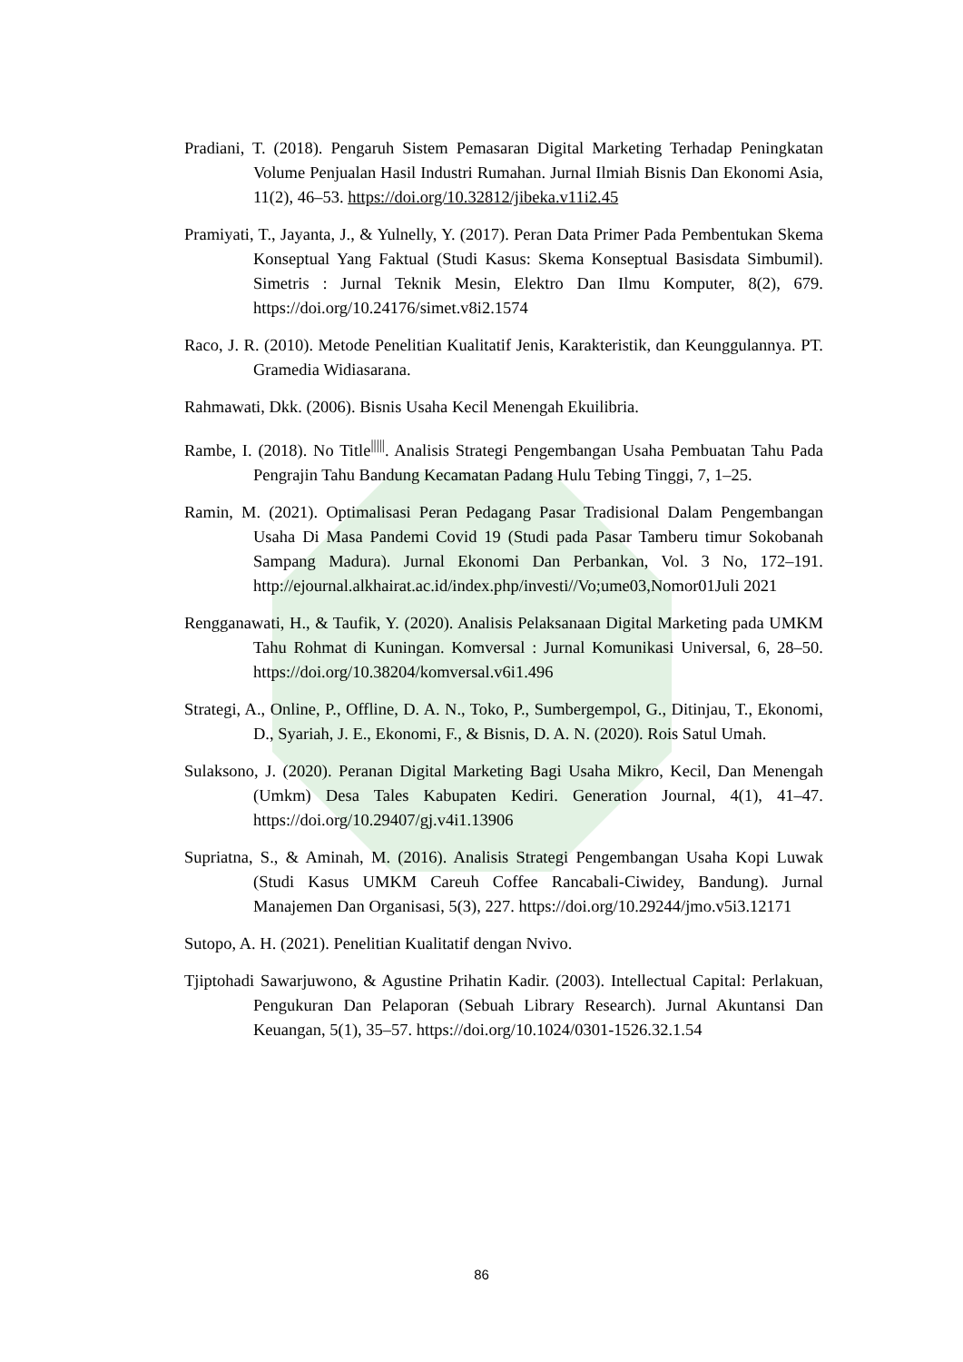Pradiani, T. (2018). Pengaruh Sistem Pemasaran Digital Marketing Terhadap Peningkatan Volume Penjualan Hasil Industri Rumahan. Jurnal Ilmiah Bisnis Dan Ekonomi Asia, 11(2), 46–53. https://doi.org/10.32812/jibeka.v11i2.45
Pramiyati, T., Jayanta, J., & Yulnelly, Y. (2017). Peran Data Primer Pada Pembentukan Skema Konseptual Yang Faktual (Studi Kasus: Skema Konseptual Basisdata Simbumil). Simetris : Jurnal Teknik Mesin, Elektro Dan Ilmu Komputer, 8(2), 679. https://doi.org/10.24176/simet.v8i2.1574
Raco, J. R. (2010). Metode Penelitian Kualitatif Jenis, Karakteristik, dan Keunggulannya. PT. Gramedia Widiasarana.
Rahmawati, Dkk. (2006). Bisnis Usaha Kecil Menengah Ekuilibria.
Rambe, I. (2018). No Title<sup>|||||</sup>. Analisis Strategi Pengembangan Usaha Pembuatan Tahu Pada Pengrajin Tahu Bandung Kecamatan Padang Hulu Tebing Tinggi, 7, 1–25.
Ramin, M. (2021). Optimalisasi Peran Pedagang Pasar Tradisional Dalam Pengembangan Usaha Di Masa Pandemi Covid 19 (Studi pada Pasar Tamberu timur Sokobanah Sampang Madura). Jurnal Ekonomi Dan Perbankan, Vol. 3 No, 172–191. http://ejournal.alkhairat.ac.id/index.php/investi//Vo;ume03,Nomor01Juli 2021
Rengganawati, H., & Taufik, Y. (2020). Analisis Pelaksanaan Digital Marketing pada UMKM Tahu Rohmat di Kuningan. Komversal : Jurnal Komunikasi Universal, 6, 28–50. https://doi.org/10.38204/komversal.v6i1.496
Strategi, A., Online, P., Offline, D. A. N., Toko, P., Sumbergempol, G., Ditinjau, T., Ekonomi, D., Syariah, J. E., Ekonomi, F., & Bisnis, D. A. N. (2020). Rois Satul Umah.
Sulaksono, J. (2020). Peranan Digital Marketing Bagi Usaha Mikro, Kecil, Dan Menengah (Umkm) Desa Tales Kabupaten Kediri. Generation Journal, 4(1), 41–47. https://doi.org/10.29407/gj.v4i1.13906
Supriatna, S., & Aminah, M. (2016). Analisis Strategi Pengembangan Usaha Kopi Luwak (Studi Kasus UMKM Careuh Coffee Rancabali-Ciwidey, Bandung). Jurnal Manajemen Dan Organisasi, 5(3), 227. https://doi.org/10.29244/jmo.v5i3.12171
Sutopo, A. H. (2021). Penelitian Kualitatif dengan Nvivo.
Tjiptohadi Sawarjuwono, & Agustine Prihatin Kadir. (2003). Intellectual Capital: Perlakuan, Pengukuran Dan Pelaporan (Sebuah Library Research). Jurnal Akuntansi Dan Keuangan, 5(1), 35–57. https://doi.org/10.1024/0301-1526.32.1.54
86